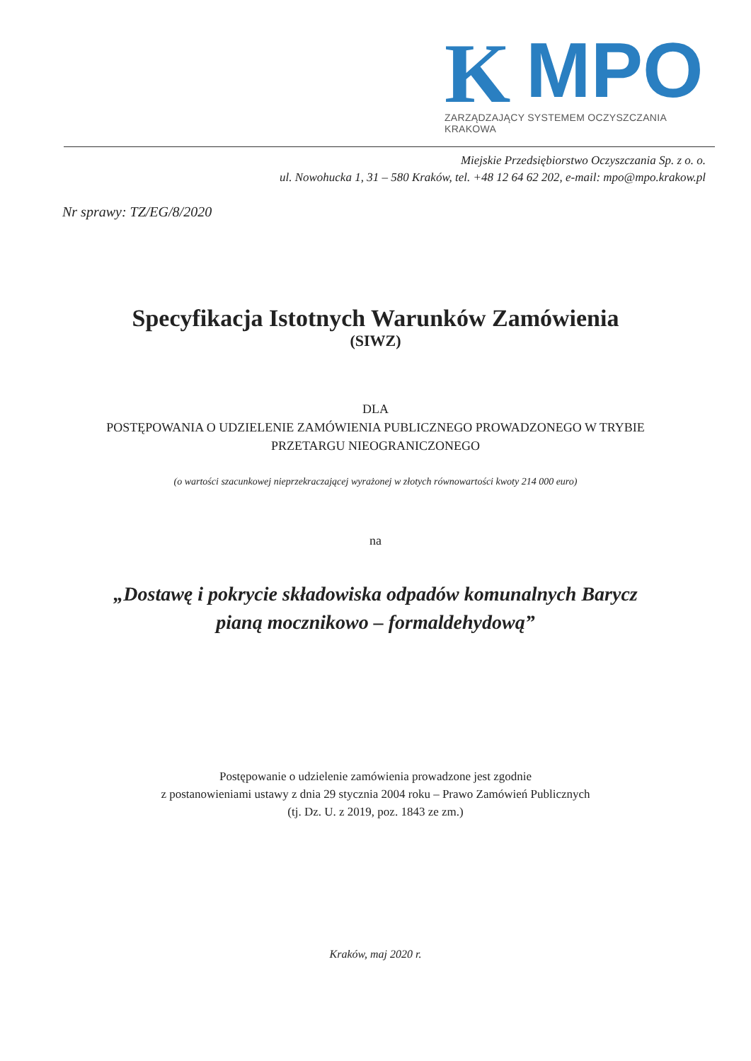K
MPO
ZARZĄDZAJĄCY SYSTEMEM OCZYSZCZANIA KRAKOWA
Miejskie Przedsiębiorstwo Oczyszczania Sp. z o. o.
ul. Nowohucka 1, 31 – 580 Kraków, tel. +48 12 64 62 202, e-mail: mpo@mpo.krakow.pl
Nr sprawy: TZ/EG/8/2020
Specyfikacja Istotnych Warunków Zamówienia
(SIWZ)
DLA
POSTĘPOWANIA O UDZIELENIE ZAMÓWIENIA PUBLICZNEGO PROWADZONEGO W TRYBIE
PRZETARGU NIEOGRANICZONEGO
(o wartości szacunkowej nieprzekraczającej wyrażonej w złotych równowartości kwoty 214 000 euro)
na
„Dostawę i pokrycie składowiska odpadów komunalnych Barycz
pianą mocznikowo – formaldehydową”
Postępowanie o udzielenie zamówienia prowadzone jest zgodnie
z postanowieniami ustawy z dnia 29 stycznia 2004 roku – Prawo Zamówień Publicznych
(tj. Dz. U. z 2019, poz. 1843 ze zm.)
Kraków, maj 2020 r.